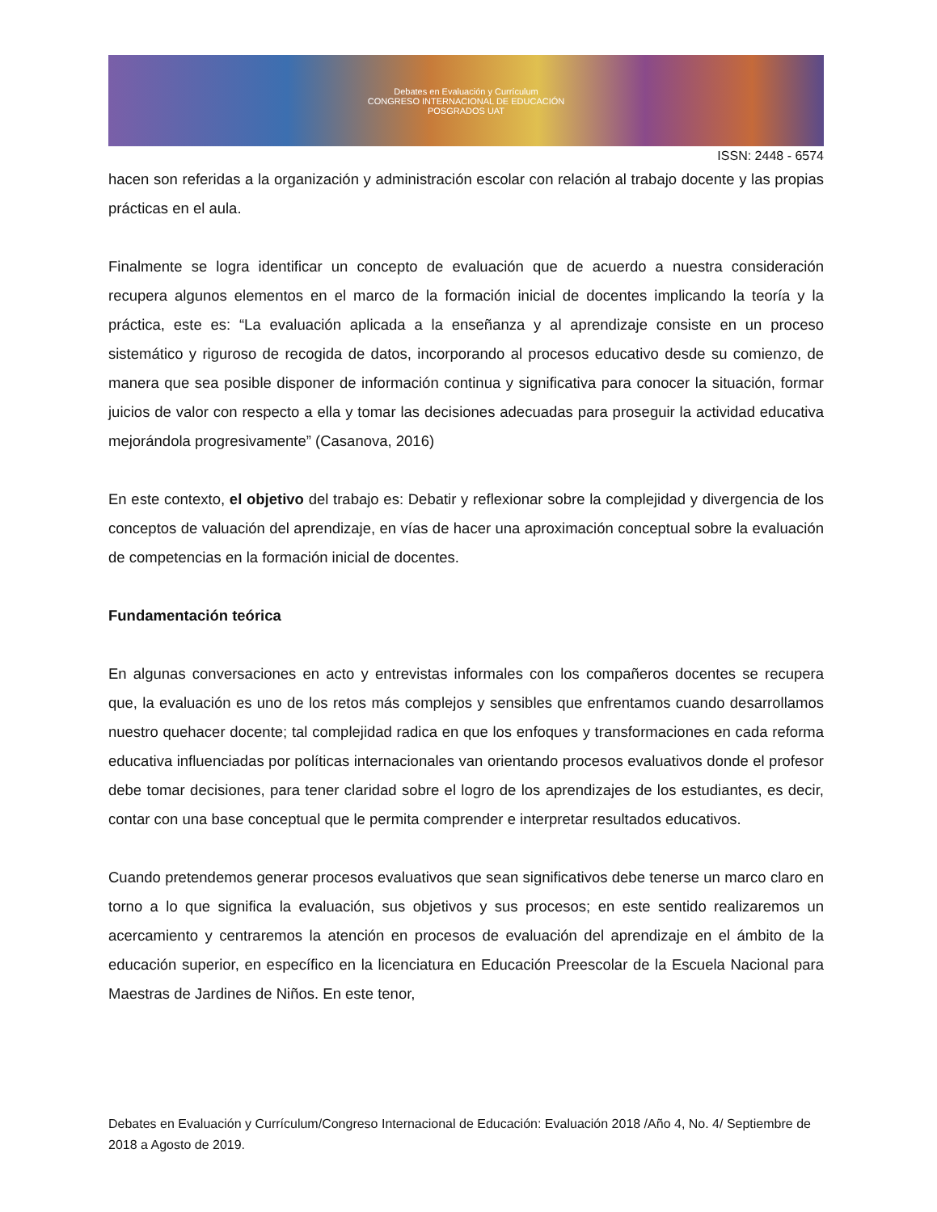Debates en Evaluación y Currículum
CONGRESO INTERNACIONAL DE EDUCACIÓN
POSGRADOS UAT
ISSN: 2448 - 6574
hacen son referidas a la organización y administración escolar con relación al trabajo docente y las propias prácticas en el aula.
Finalmente se logra identificar un concepto de evaluación que de acuerdo a nuestra consideración recupera algunos elementos en el marco de la formación inicial de docentes implicando la teoría y la práctica, este es: “La evaluación aplicada a la enseñanza y al aprendizaje consiste en un proceso sistemático y riguroso de recogida de datos, incorporando al procesos educativo desde su comienzo, de manera que sea posible disponer de información continua y significativa para conocer la situación, formar juicios de valor con respecto a ella y tomar las decisiones adecuadas para proseguir la actividad educativa mejorándola progresivamente” (Casanova, 2016)
En este contexto, el objetivo del trabajo es: Debatir y reflexionar sobre la complejidad y divergencia de los conceptos de valuación del aprendizaje, en vías de hacer una aproximación conceptual sobre la evaluación de competencias en la formación inicial de docentes.
Fundamentación teórica
En algunas conversaciones en acto y entrevistas informales con los compañeros docentes se recupera que, la evaluación es uno de los retos más complejos y sensibles que enfrentamos cuando desarrollamos nuestro quehacer docente; tal complejidad radica en que los enfoques y transformaciones en cada reforma educativa influenciadas por políticas internacionales van orientando procesos evaluativos donde el profesor debe tomar decisiones, para tener claridad sobre el logro de los aprendizajes de los estudiantes, es decir, contar con una base conceptual que le permita comprender e interpretar resultados educativos.
Cuando pretendemos generar procesos evaluativos que sean significativos debe tenerse un marco claro en torno a lo que significa la evaluación, sus objetivos y sus procesos; en este sentido realizaremos un acercamiento y centraremos la atención en procesos de evaluación del aprendizaje en el ámbito de la educación superior, en específico en la licenciatura en Educación Preescolar de la Escuela Nacional para Maestras de Jardines de Niños. En este tenor,
Debates en Evaluación y Currículum/Congreso Internacional de Educación: Evaluación 2018 /Año 4, No. 4/ Septiembre de 2018 a Agosto de 2019.